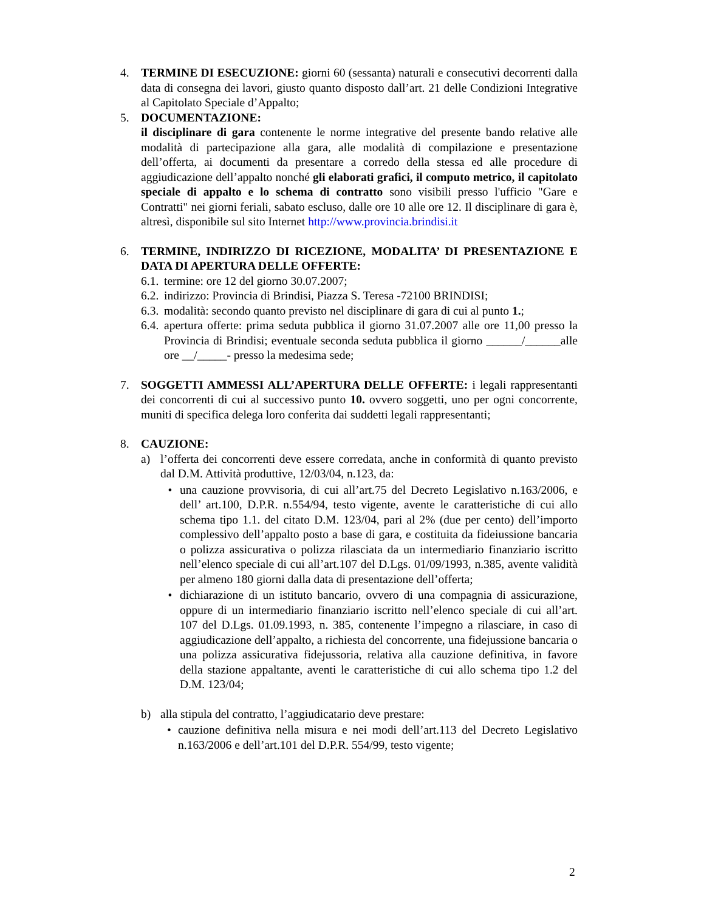4. TERMINE DI ESECUZIONE: giorni 60 (sessanta) naturali e consecutivi decorrenti dalla data di consegna dei lavori, giusto quanto disposto dall’art. 21 delle Condizioni Integrative al Capitolato Speciale d’Appalto;
5. DOCUMENTAZIONE:
il disciplinare di gara contenente le norme integrative del presente bando relative alle modalità di partecipazione alla gara, alle modalità di compilazione e presentazione dell’offerta, ai documenti da presentare a corredo della stessa ed alle procedure di aggiudicazione dell’appalto nonché gli elaborati grafici, il computo metrico, il capitolato speciale di appalto e lo schema di contratto sono visibili presso l'ufficio "Gare e Contratti" nei giorni feriali, sabato escluso, dalle ore 10 alle ore 12. Il disciplinare di gara è, altresì, disponibile sul sito Internet http://www.provincia.brindisi.it
6. TERMINE, INDIRIZZO DI RICEZIONE, MODALITA’ DI PRESENTAZIONE E DATA DI APERTURA DELLE OFFERTE:
6.1.
termine: ore 12 del giorno 30.07.2007;
6.2.
indirizzo: Provincia di Brindisi, Piazza S. Teresa -72100 BRINDISI;
6.3.
modalità: secondo quanto previsto nel disciplinare di gara di cui al punto 1.;
6.4.
apertura offerte: prima seduta pubblica il giorno 31.07.2007 alle ore 11,00 presso la Provincia di Brindisi; eventuale seconda seduta pubblica il giorno ______/______alle ore __/_____- presso la medesima sede;
7. SOGGETTI AMMESSI ALL’APERTURA DELLE OFFERTE: i legali rappresentanti dei concorrenti di cui al successivo punto 10. ovvero soggetti, uno per ogni concorrente, muniti di specifica delega loro conferita dai suddetti legali rappresentanti;
8. CAUZIONE:
a) l’offerta dei concorrenti deve essere corredata, anche in conformità di quanto previsto dal D.M. Attività produttive, 12/03/04, n.123, da:
• una cauzione provvisoria, di cui all’art.75 del Decreto Legislativo n.163/2006, e dell’ art.100, D.P.R. n.554/94, testo vigente, avente le caratteristiche di cui allo schema tipo 1.1. del citato D.M. 123/04, pari al 2% (due per cento) dell’importo complessivo dell’appalto posto a base di gara, e costituita da fideiussione bancaria o polizza assicurativa o polizza rilasciata da un intermediario finanziario iscritto nell’elenco speciale di cui all’art.107 del D.Lgs. 01/09/1993, n.385, avente validità per almeno 180 giorni dalla data di presentazione dell’offerta;
• dichiarazione di un istituto bancario, ovvero di una compagnia di assicurazione, oppure di un intermediario finanziario iscritto nell’elenco speciale di cui all’art. 107 del D.Lgs. 01.09.1993, n. 385, contenente l’impegno a rilasciare, in caso di aggiudicazione dell’appalto, a richiesta del concorrente, una fidejussione bancaria o una polizza assicurativa fidejussoria, relativa alla cauzione definitiva, in favore della stazione appaltante, aventi le caratteristiche di cui allo schema tipo 1.2 del D.M. 123/04;
b) alla stipula del contratto, l’aggiudicatario deve prestare:
• cauzione definitiva nella misura e nei modi dell’art.113 del Decreto Legislativo n.163/2006 e dell’art.101 del D.P.R. 554/99, testo vigente;
2